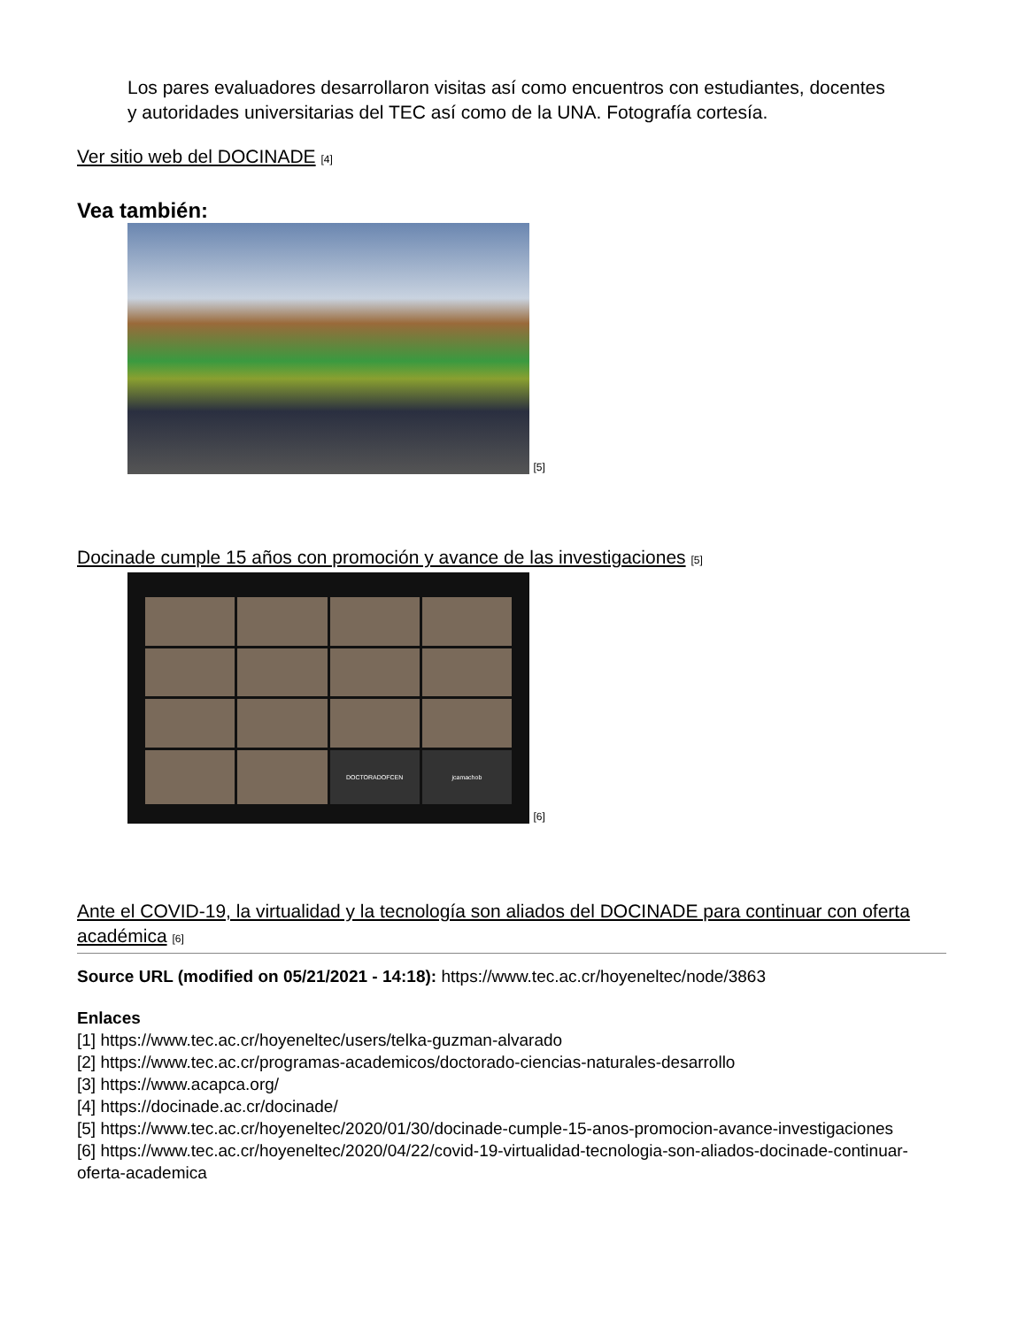Los pares evaluadores desarrollaron visitas así como encuentros con estudiantes, docentes y autoridades universitarias del TEC así como de la UNA. Fotografía cortesía.
Ver sitio web del DOCINADE [4]
Vea también:
[5]
Docinade cumple 15 años con promoción y avance de las investigaciones [5]
DOCTORADOFCEN
jcamachob
[6]
Ante el COVID-19, la virtualidad y la tecnología son aliados del DOCINADE para continuar con oferta académica [6]
Source URL (modified on 05/21/2021 - 14:18): https://www.tec.ac.cr/hoyeneltec/node/3863
Enlaces
[1] https://www.tec.ac.cr/hoyeneltec/users/telka-guzman-alvarado
[2] https://www.tec.ac.cr/programas-academicos/doctorado-ciencias-naturales-desarrollo
[3] https://www.acapca.org/
[4] https://docinade.ac.cr/docinade/
[5] https://www.tec.ac.cr/hoyeneltec/2020/01/30/docinade-cumple-15-anos-promocion-avance-investigaciones
[6] https://www.tec.ac.cr/hoyeneltec/2020/04/22/covid-19-virtualidad-tecnologia-son-aliados-docinade-continuar-oferta-academica